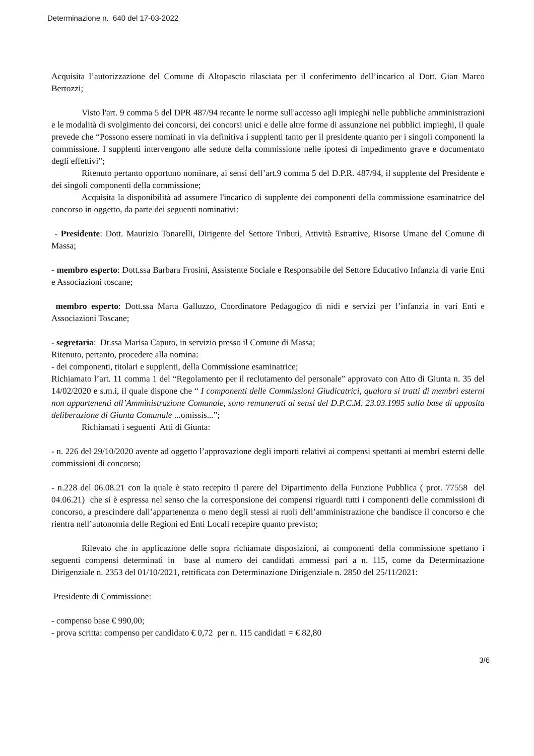Determinazione n. 640 del 17-03-2022
Acquisita l’autorizzazione del Comune di Altopascio rilasciata per il conferimento dell’incarico al Dott. Gian Marco Bertozzi;
Visto l'art. 9 comma 5 del DPR 487/94 recante le norme sull'accesso agli impieghi nelle pubbliche amministrazioni e le modalità di svolgimento dei concorsi, dei concorsi unici e delle altre forme di assunzione nei pubblici impieghi, il quale prevede che “Possono essere nominati in via definitiva i supplenti tanto per il presidente quanto per i singoli componenti la commissione. I supplenti intervengono alle sedute della commissione nelle ipotesi di impedimento grave e documentato degli effettivi”;
Ritenuto pertanto opportuno nominare, ai sensi dell’art.9 comma 5 del D.P.R. 487/94, il supplente del Presidente e dei singoli componenti della commissione;
Acquisita la disponibilità ad assumere l'incarico di supplente dei componenti della commissione esaminatrice del concorso in oggetto, da parte dei seguenti nominativi:
- Presidente: Dott. Maurizio Tonarelli, Dirigente del Settore Tributi, Attività Estrattive, Risorse Umane del Comune di Massa;
- membro esperto: Dott.ssa Barbara Frosini, Assistente Sociale e Responsabile del Settore Educativo Infanzia di varie Enti e Associazioni toscane;
membro esperto: Dott.ssa Marta Galluzzo, Coordinatore Pedagogico di nidi e servizi per l’infanzia in vari Enti e Associazioni Toscane;
- segretaria: Dr.ssa Marisa Caputo, in servizio presso il Comune di Massa;
Ritenuto, pertanto, procedere alla nomina:
- dei componenti, titolari e supplenti, della Commissione esaminatrice;
Richiamato l’art. 11 comma 1 del “Regolamento per il reclutamento del personale” approvato con Atto di Giunta n. 35 del 14/02/2020 e s.m.i, il quale dispone che “ I componenti delle Commissioni Giudicatrici, qualora si tratti di membri esterni non appartenenti all’Amministrazione Comunale, sono remunerati ai sensi del D.P.C.M. 23.03.1995 sulla base di apposita deliberazione di Giunta Comunale ...omissis...”;
Richiamati i seguenti Atti di Giunta:
- n. 226 del 29/10/2020 avente ad oggetto l’approvazione degli importi relativi ai compensi spettanti ai membri esterni delle commissioni di concorso;
- n.228 del 06.08.21 con la quale è stato recepito il parere del Dipartimento della Funzione Pubblica ( prot. 77558 del 04.06.21) che si è espressa nel senso che la corresponsione dei compensi riguardi tutti i componenti delle commissioni di concorso, a prescindere dall’appartenenza o meno degli stessi ai ruoli dell’amministrazione che bandisce il concorso e che rientra nell’autonomia delle Regioni ed Enti Locali recepire quanto previsto;
Rilevato che in applicazione delle sopra richiamate disposizioni, ai componenti della commissione spettano i seguenti compensi determinati in base al numero dei candidati ammessi pari a n. 115, come da Determinazione Dirigenziale n. 2353 del 01/10/2021, rettificata con Determinazione Dirigenziale n. 2850 del 25/11/2021:
Presidente di Commissione:
- compenso base € 990,00;
- prova scritta: compenso per candidato € 0,72 per n. 115 candidati = € 82,80
3/6